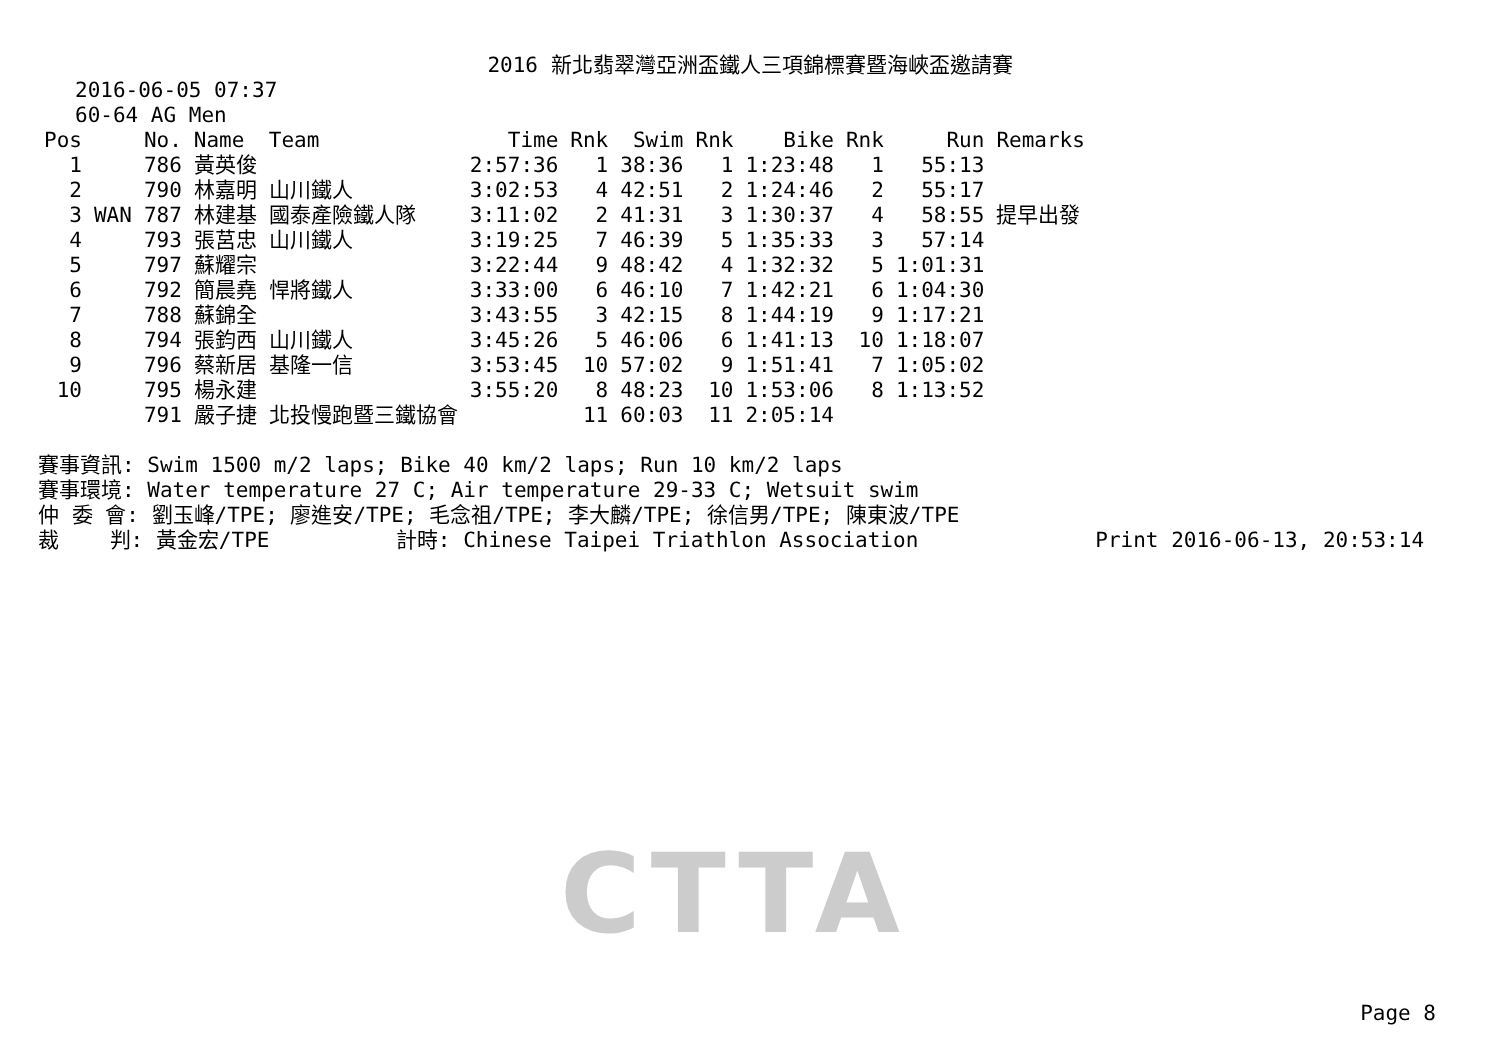CTTA
2016 新北翡翠灣亞洲盃鐵人三項錦標賽暨海峽盃邀請賽
2016-06-05 07:37
60-64 AG Men
| Pos | | No. | Name | Team | Time | Rnk | Swim | Rnk | Bike | Rnk | Run | Remarks |
| --- | --- | --- | --- | --- | --- | --- | --- | --- | --- | --- | --- | --- |
| 1 | | 786 | 黃英俊 | | 2:57:36 | 1 | 38:36 | 1 | 1:23:48 | 1 | 55:13 | |
| 2 | | 790 | 林嘉明 | 山川鐵人 | 3:02:53 | 4 | 42:51 | 2 | 1:24:46 | 2 | 55:17 | |
| 3 | WAN | 787 | 林建基 | 國泰產險鐵人隊 | 3:11:02 | 2 | 41:31 | 3 | 1:30:37 | 4 | 58:55 | 提早出發 |
| 4 | | 793 | 張莒忠 | 山川鐵人 | 3:19:25 | 7 | 46:39 | 5 | 1:35:33 | 3 | 57:14 | |
| 5 | | 797 | 蘇耀宗 | | 3:22:44 | 9 | 48:42 | 4 | 1:32:32 | 5 | 1:01:31 | |
| 6 | | 792 | 簡晨堯 | 悍將鐵人 | 3:33:00 | 6 | 46:10 | 7 | 1:42:21 | 6 | 1:04:30 | |
| 7 | | 788 | 蘇錦全 | | 3:43:55 | 3 | 42:15 | 8 | 1:44:19 | 9 | 1:17:21 | |
| 8 | | 794 | 張鈞西 | 山川鐵人 | 3:45:26 | 5 | 46:06 | 6 | 1:41:13 | 10 | 1:18:07 | |
| 9 | | 796 | 蔡新居 | 基隆一信 | 3:53:45 | 10 | 57:02 | 9 | 1:51:41 | 7 | 1:05:02 | |
| 10 | | 795 | 楊永建 | | 3:55:20 | 8 | 48:23 | 10 | 1:53:06 | 8 | 1:13:52 | |
| | | 791 | 嚴子捷 | 北投慢跑暨三鐵協會 | | 11 | 60:03 | 11 | 2:05:14 | | | |
賽事資訊: Swim 1500 m/2 laps; Bike 40 km/2 laps; Run 10 km/2 laps 賽事環境: Water temperature 27 C; Air temperature 29-33 C; Wetsuit swim 仲 委 會: 劉玉峰/TPE; 廖進安/TPE; 毛念祖/TPE; 李大麟/TPE; 徐信男/TPE; 陳東波/TPE 裁 判: 黃金宏/TPE 計時: Chinese Taipei Triathlon Association Print 2016-06-13, 20:53:14
Page 8